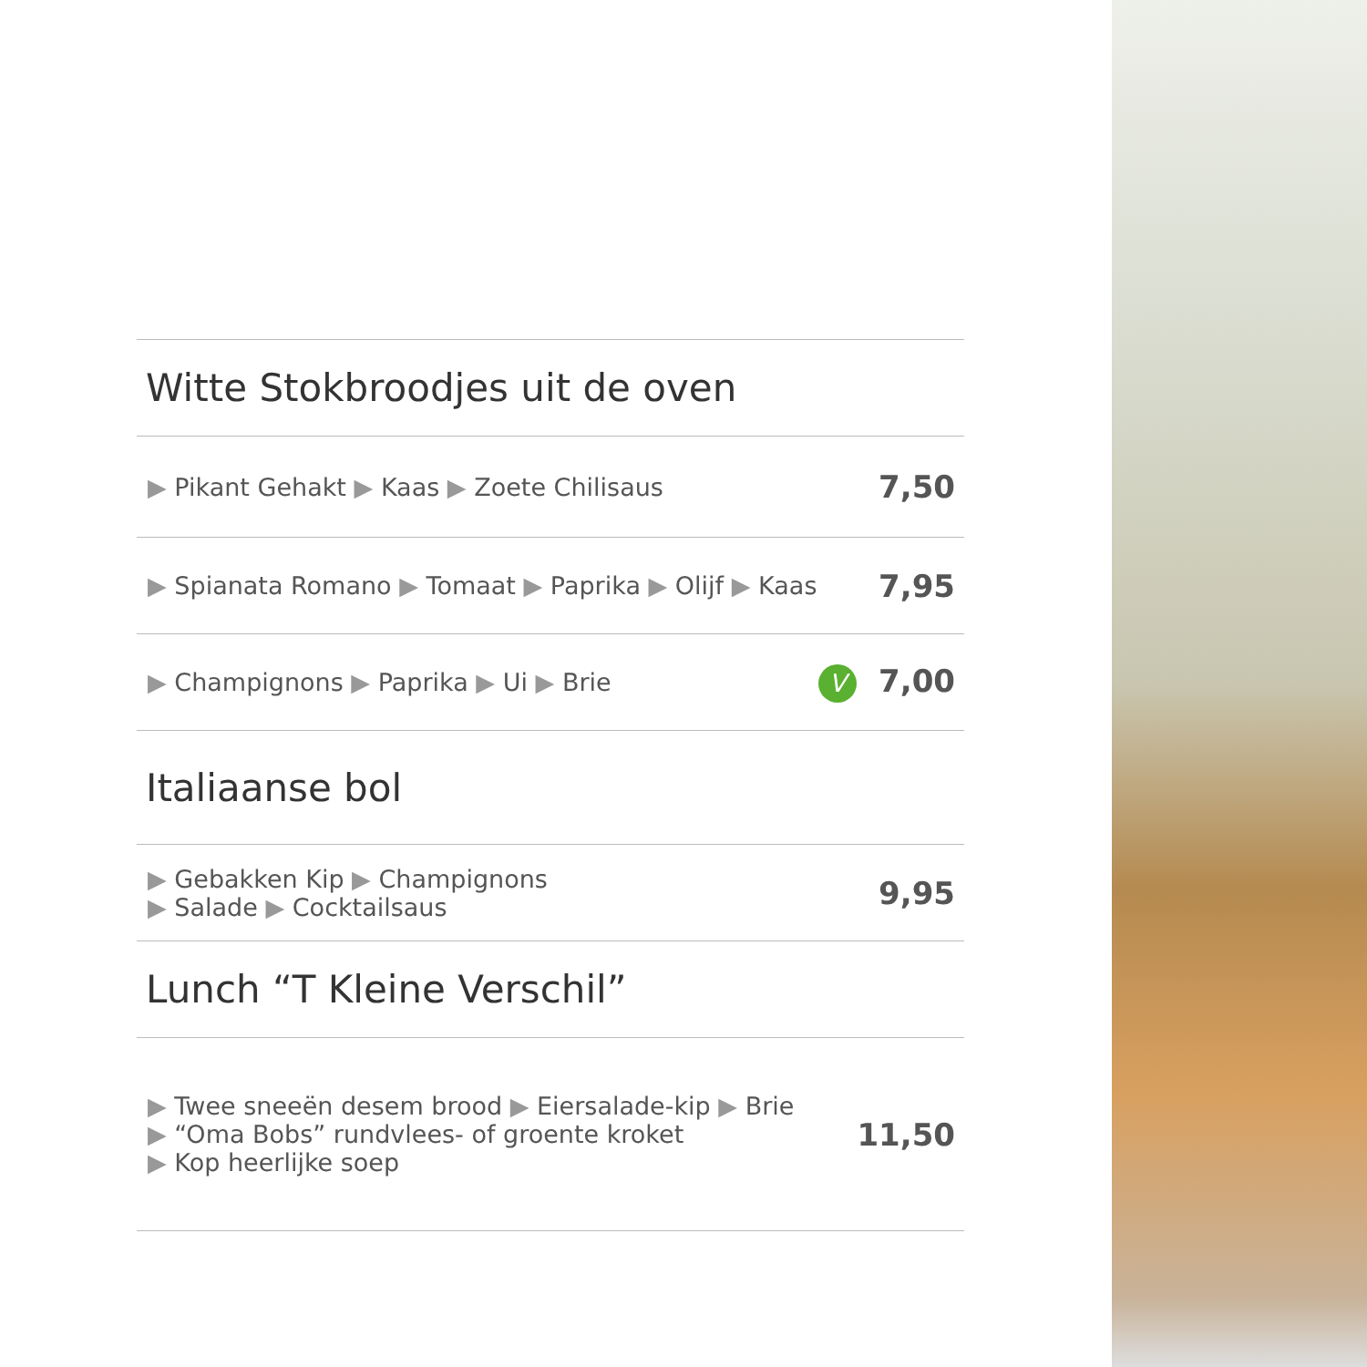Witte Stokbroodjes uit de oven
▶ Pikant Gehakt ▶ Kaas ▶ Zoete Chilisaus 7,50
▶ Spianata Romano ▶ Tomaat ▶ Paprika ▶ Olijf ▶ Kaas 7,95
▶ Champignons ▶ Paprika ▶ Ui ▶ Brie V 7,00
Italiaanse bol
▶ Gebakken Kip ▶ Champignons
▶ Salade ▶ Cocktailsaus 9,95
Lunch “T Kleine Verschil”
▶ Twee sneeën desem brood ▶ Eiersalade-kip ▶ Brie
▶ “Oma Bobs” rundvlees- of groente kroket
▶ Kop heerlijke soep 11,50